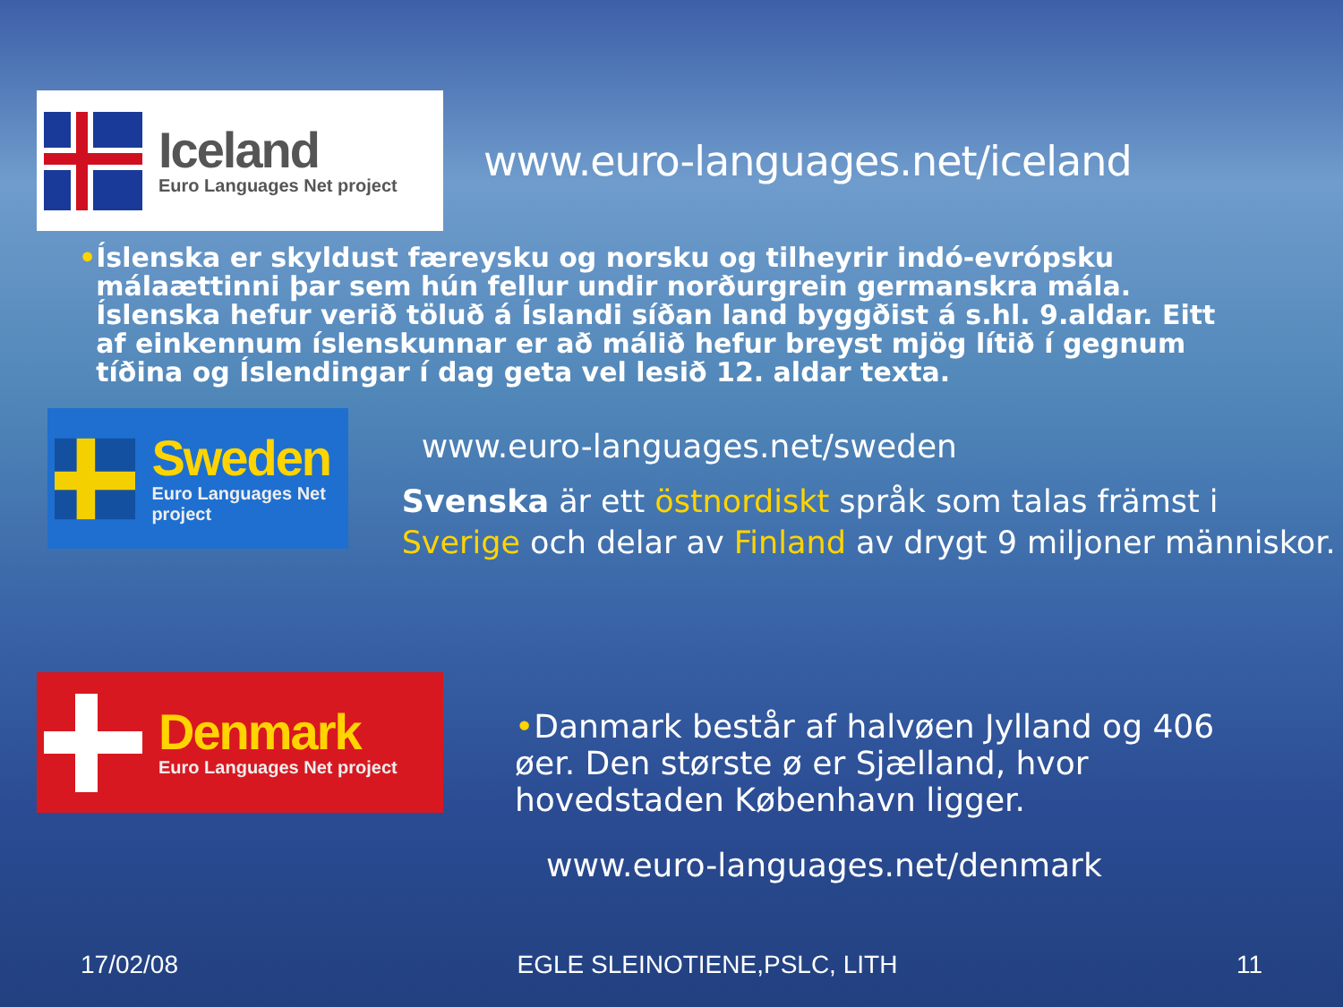Iceland
Euro Languages Net project
www.euro-languages.net/iceland
• Íslenska er skyldust færeysku og norsku og tilheyrir indó-evrópsku málaættinni þar sem hún fellur undir norðurgrein germanskra mála. Íslenska hefur verið töluð á Íslandi síðan land byggðist á s.hl. 9.aldar. Eitt af einkennum íslenskunnar er að málið hefur breyst mjög lítið í gegnum tíðina og Íslendingar í dag geta vel lesið 12. aldar texta.
Sweden
Euro Languages Net project
www.euro-languages.net/sweden
Svenska är ett östnordiskt språk som talas främst i Sverige och delar av Finland av drygt 9 miljoner människor.
Denmark
Euro Languages Net project
•Danmark består af halvøen Jylland og 406 øer. Den største ø er Sjælland, hvor hovedstaden København ligger.
www.euro-languages.net/denmark
17/02/08 EGLE SLEINOTIENE,PSLC, LITH 11